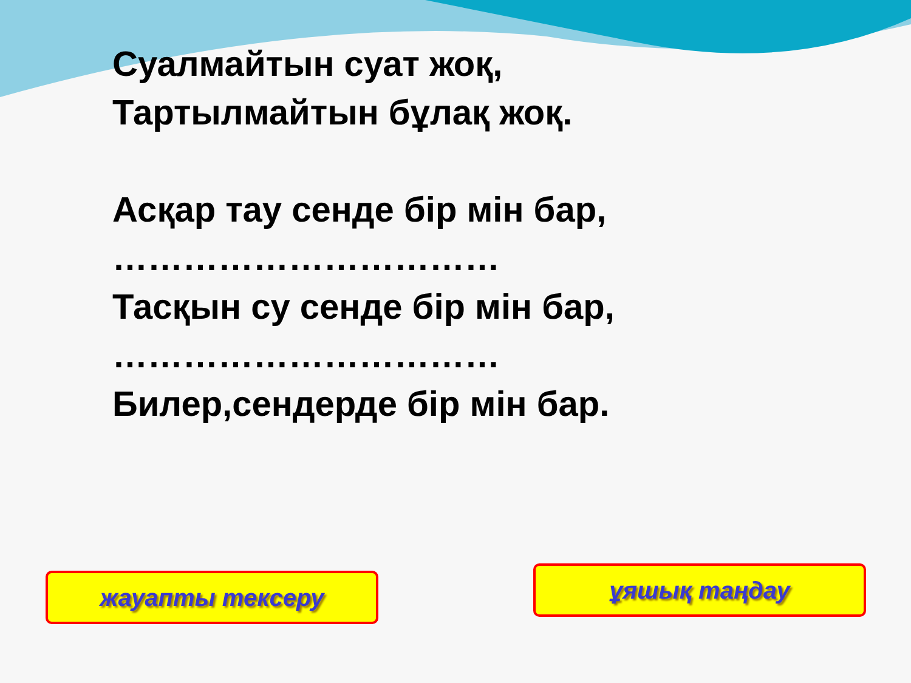Суалмайтын суат жоқ,
Тартылмайтын бұлақ жоқ.
Асқар тау сенде бір мін бар,
……………………………
Тасқын су сенде бір мін бар,
……………………………
Билер,сендерде бір мін бар.
жауапты тексеру ұяшық таңдау